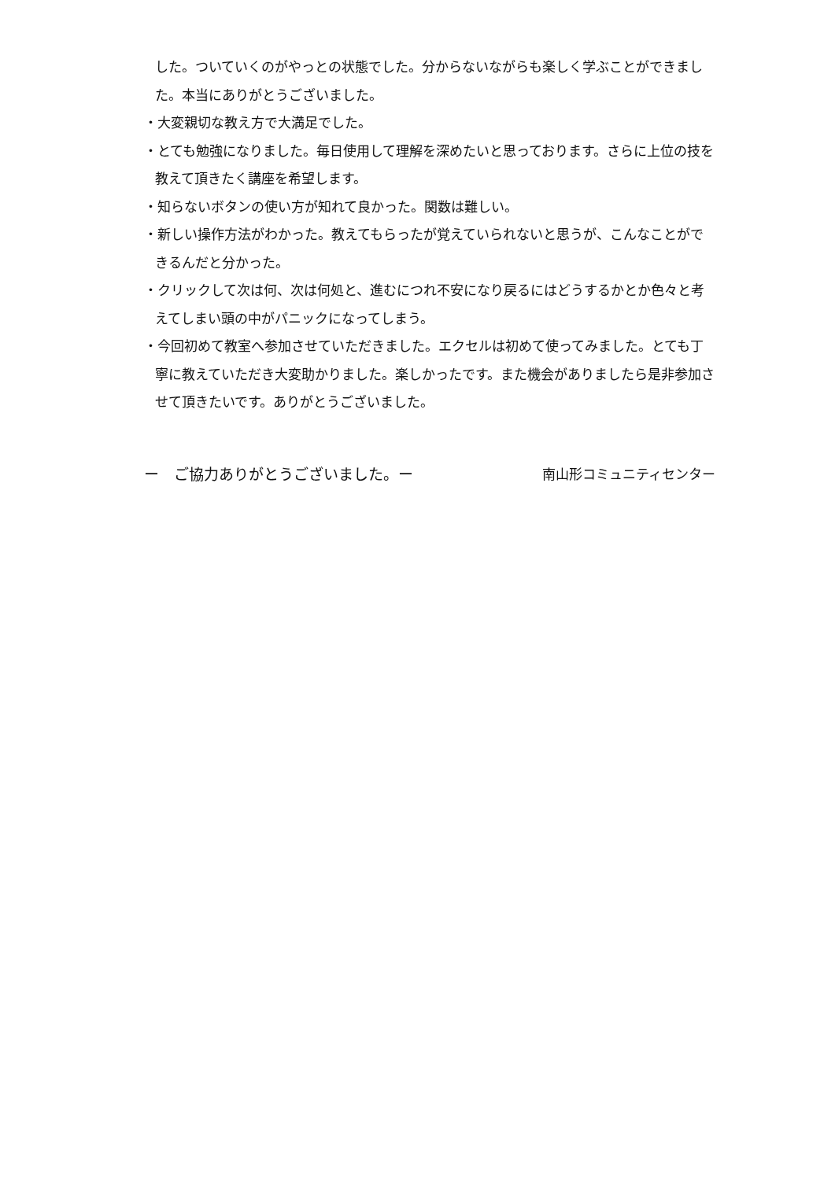した。ついていくのがやっとの状態でした。分からないながらも楽しく学ぶことができました。本当にありがとうございました。
・大変親切な教え方で大満足でした。
・とても勉強になりました。毎日使用して理解を深めたいと思っております。さらに上位の技を教えて頂きたく講座を希望します。
・知らないボタンの使い方が知れて良かった。関数は難しい。
・新しい操作方法がわかった。教えてもらったが覚えていられないと思うが、こんなことができるんだと分かった。
・クリックして次は何、次は何処と、進むにつれ不安になり戻るにはどうするかとか色々と考えてしまい頭の中がパニックになってしまう。
・今回初めて教室へ参加させていただきました。エクセルは初めて使ってみました。とても丁寧に教えていただき大変助かりました。楽しかったです。また機会がありましたら是非参加させて頂きたいです。ありがとうございました。
ー　ご協力ありがとうございました。ー 南山形コミュニティセンター